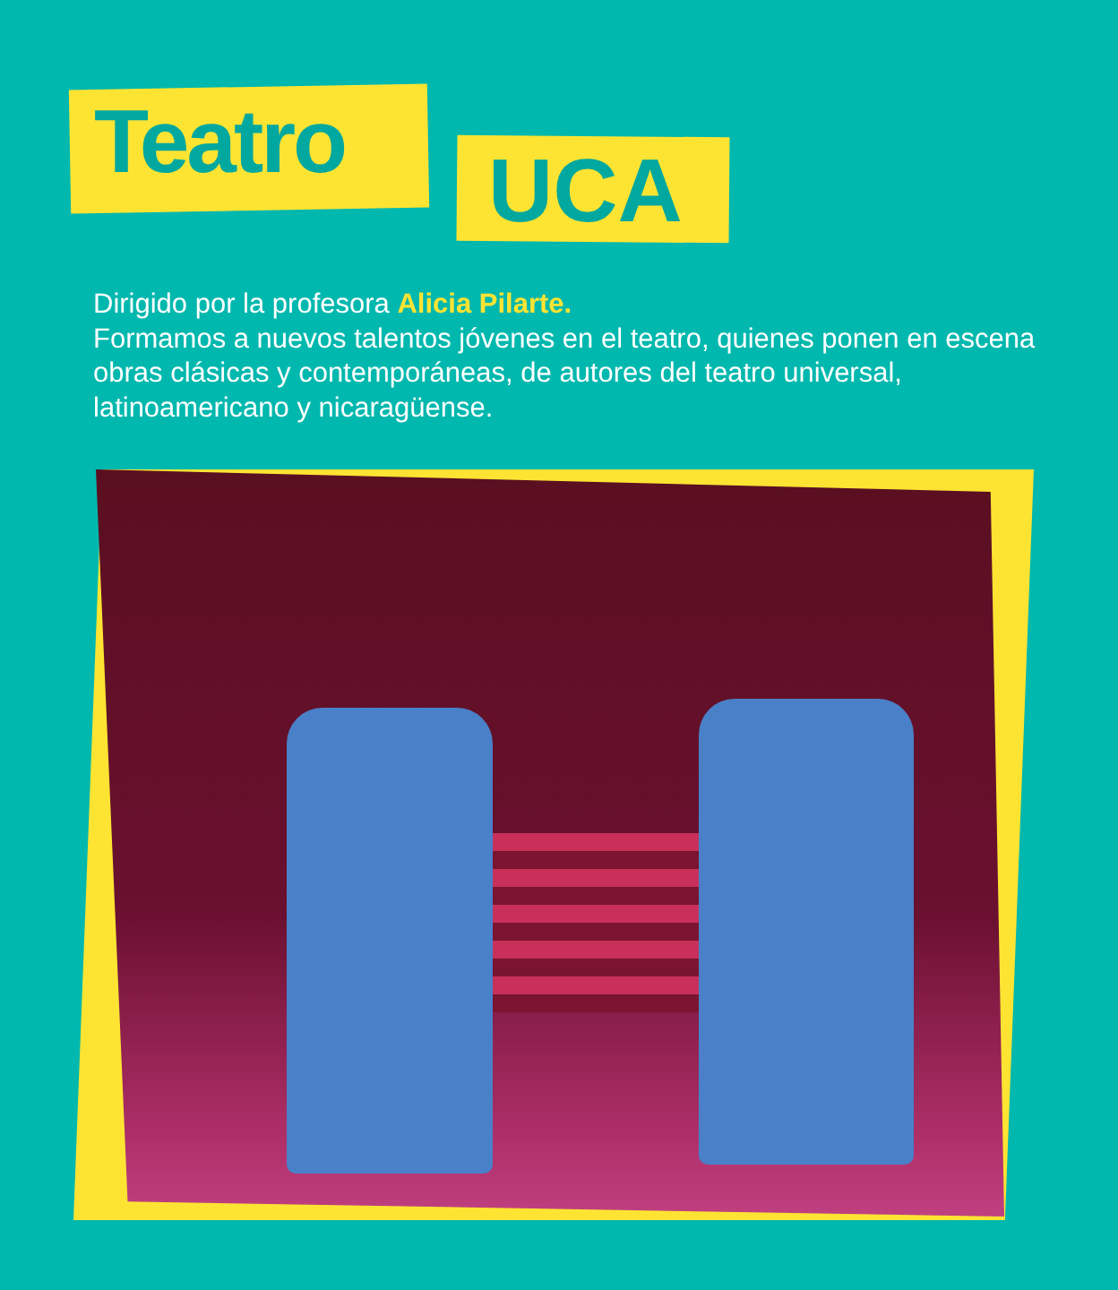Teatro UCA
Dirigido por la profesora Alicia Pilarte.
Formamos a nuevos talentos jóvenes en el teatro, quienes ponen en escena obras clásicas y contemporáneas, de autores del teatro universal, latinoamericano y nicaragüense.